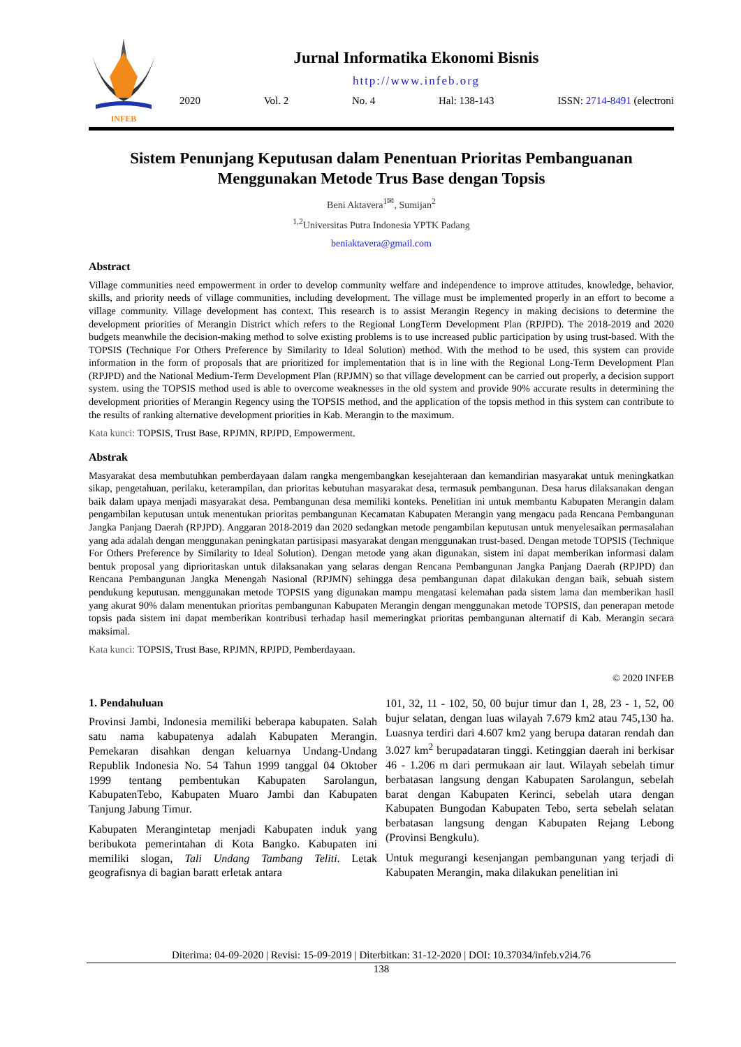INFEB
Jurnal Informatika Ekonomi Bisnis
http://www.infeb.org
2020 Vol. 2 No. 4 Hal: 138-143 ISSN: 2714-8491 (electroni
Sistem Penunjang Keputusan dalam Penentuan Prioritas Pembanguanan Menggunakan Metode Trus Base dengan Topsis
Beni Aktavera<sup>1✉</sup>, Sumijan<sup>2</sup>
<sup>1,2</sup>Universitas Putra Indonesia YPTK Padang
beniaktavera@gmail.com
Abstract
Village communities need empowerment in order to develop community welfare and independence to improve attitudes, knowledge, behavior, skills, and priority needs of village communities, including development. The village must be implemented properly in an effort to become a village community. Village development has context. This research is to assist Merangin Regency in making decisions to determine the development priorities of Merangin District which refers to the Regional LongTerm Development Plan (RPJPD). The 2018-2019 and 2020 budgets meanwhile the decision-making method to solve existing problems is to use increased public participation by using trust-based. With the TOPSIS (Technique For Others Preference by Similarity to Ideal Solution) method. With the method to be used, this system can provide information in the form of proposals that are prioritized for implementation that is in line with the Regional Long-Term Development Plan (RPJPD) and the National Medium-Term Development Plan (RPJMN) so that village development can be carried out properly, a decision support system. using the TOPSIS method used is able to overcome weaknesses in the old system and provide 90% accurate results in determining the development priorities of Merangin Regency using the TOPSIS method, and the application of the topsis method in this system can contribute to the results of ranking alternative development priorities in Kab. Merangin to the maximum.
Kata kunci: TOPSIS, Trust Base, RPJMN, RPJPD, Empowerment.
Abstrak
Masyarakat desa membutuhkan pemberdayaan dalam rangka mengembangkan kesejahteraan dan kemandirian masyarakat untuk meningkatkan sikap, pengetahuan, perilaku, keterampilan, dan prioritas kebutuhan masyarakat desa, termasuk pembangunan. Desa harus dilaksanakan dengan baik dalam upaya menjadi masyarakat desa. Pembangunan desa memiliki konteks. Penelitian ini untuk membantu Kabupaten Merangin dalam pengambilan keputusan untuk menentukan prioritas pembangunan Kecamatan Kabupaten Merangin yang mengacu pada Rencana Pembangunan Jangka Panjang Daerah (RPJPD). Anggaran 2018-2019 dan 2020 sedangkan metode pengambilan keputusan untuk menyelesaikan permasalahan yang ada adalah dengan menggunakan peningkatan partisipasi masyarakat dengan menggunakan trust-based. Dengan metode TOPSIS (Technique For Others Preference by Similarity to Ideal Solution). Dengan metode yang akan digunakan, sistem ini dapat memberikan informasi dalam bentuk proposal yang diprioritaskan untuk dilaksanakan yang selaras dengan Rencana Pembangunan Jangka Panjang Daerah (RPJPD) dan Rencana Pembangunan Jangka Menengah Nasional (RPJMN) sehingga desa pembangunan dapat dilakukan dengan baik, sebuah sistem pendukung keputusan. menggunakan metode TOPSIS yang digunakan mampu mengatasi kelemahan pada sistem lama dan memberikan hasil yang akurat 90% dalam menentukan prioritas pembangunan Kabupaten Merangin dengan menggunakan metode TOPSIS, dan penerapan metode topsis pada sistem ini dapat memberikan kontribusi terhadap hasil memeringkat prioritas pembangunan alternatif di Kab. Merangin secara maksimal.
Kata kunci: TOPSIS, Trust Base, RPJMN, RPJPD, Pemberdayaan.
© 2020 INFEB
1. Pendahuluan
Provinsi Jambi, Indonesia memiliki beberapa kabupaten. Salah satu nama kabupatenya adalah Kabupaten Merangin. Pemekaran disahkan dengan keluarnya Undang-Undang Republik Indonesia No. 54 Tahun 1999 tanggal 04 Oktober 1999 tentang pembentukan Kabupaten Sarolangun, KabupatenTebo, Kabupaten Muaro Jambi dan Kabupaten Tanjung Jabung Timur.
Kabupaten Merangintetap menjadi Kabupaten induk yang beribukota pemerintahan di Kota Bangko. Kabupaten ini memiliki slogan, Tali Undang Tambang Teliti. Letak geografisnya di bagian baratt erletak antara
101, 32, 11 - 102, 50, 00 bujur timur dan 1, 28, 23 - 1, 52, 00 bujur selatan, dengan luas wilayah 7.679 km2 atau 745,130 ha. Luasnya terdiri dari 4.607 km2 yang berupa dataran rendah dan 3.027 km<sup>2</sup> berupadataran tinggi. Ketinggian daerah ini berkisar 46 - 1.206 m dari permukaan air laut. Wilayah sebelah timur berbatasan langsung dengan Kabupaten Sarolangun, sebelah barat dengan Kabupaten Kerinci, sebelah utara dengan Kabupaten Bungodan Kabupaten Tebo, serta sebelah selatan berbatasan langsung dengan Kabupaten Rejang Lebong (Provinsi Bengkulu).
Untuk megurangi kesenjangan pembangunan yang terjadi di Kabupaten Merangin, maka dilakukan penelitian ini
Diterima: 04-09-2020 | Revisi: 15-09-2019 | Diterbitkan: 31-12-2020 | DOI: 10.37034/infeb.v2i4.76
138